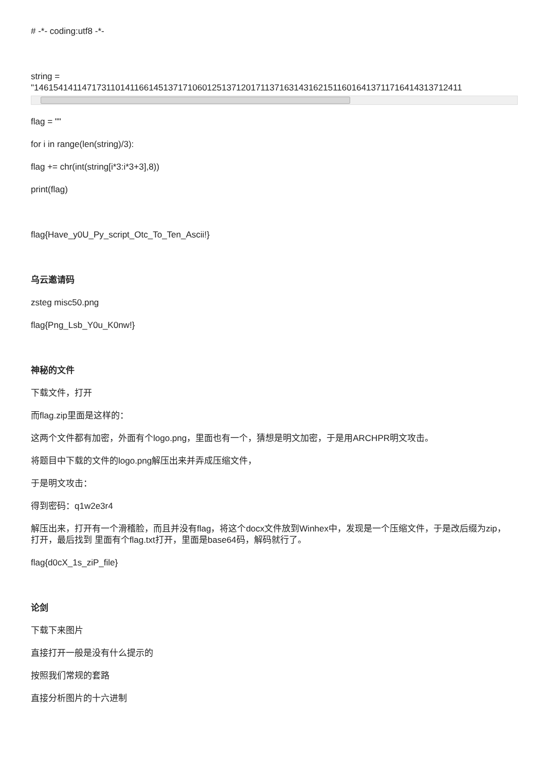# -*- coding:utf8 -*-
string =
"14615414114717311014116614513717106012513712017113716314316215116016413711716414313712411
flag = ""
for i in range(len(string)/3):
flag += chr(int(string[i*3:i*3+3],8))
print(flag)
flag{Have_y0U_Py_script_Otc_To_Ten_Ascii!}
乌云邀请码
zsteg misc50.png
flag{Png_Lsb_Y0u_K0nw!}
神秘的文件
下载文件，打开
而flag.zip里面是这样的：
这两个文件都有加密，外面有个logo.png，里面也有一个，猜想是明文加密，于是用ARCHPR明文攻击。
将题目中下载的文件的logo.png解压出来并弄成压缩文件，
于是明文攻击：
得到密码：q1w2e3r4
解压出来，打开有一个滑稽脸，而且并没有flag，将这个docx文件放到Winhex中，发现是一个压缩文件，于是改后缀为zip，打开，最后找到 里面有个flag.txt打开，里面是base64码，解码就行了。
flag{d0cX_1s_ziP_file}
论剑
下载下来图片
直接打开一般是没有什么提示的
按照我们常规的套路
直接分析图片的十六进制